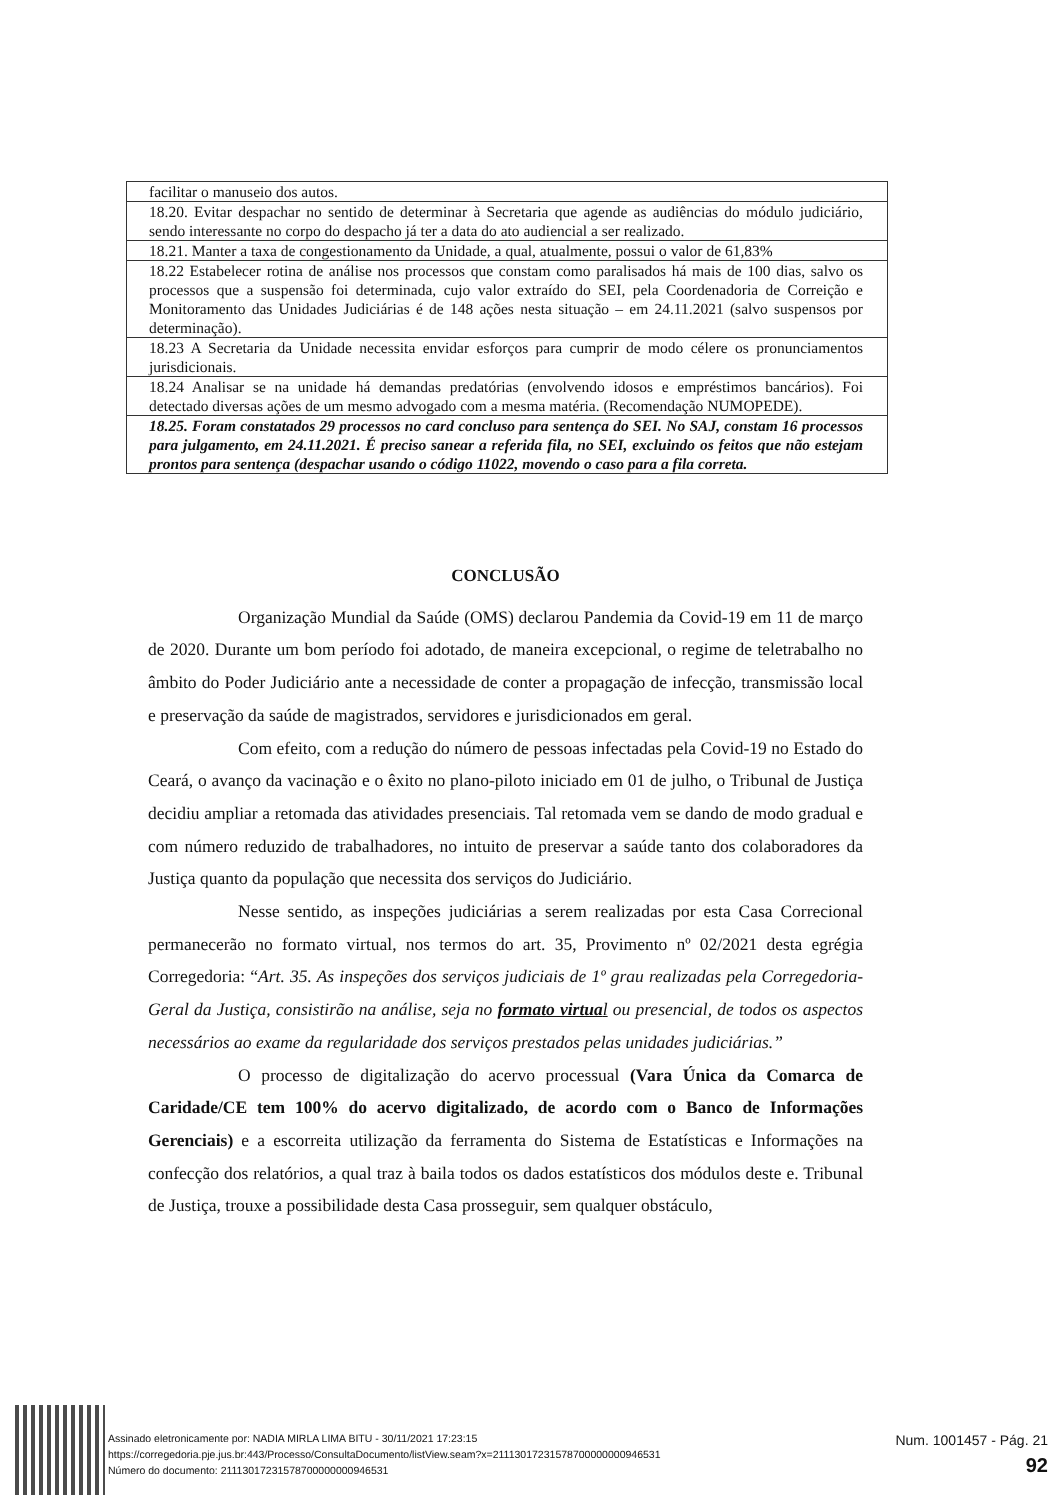| facilitar o manuseio dos autos. |
| 18.20. Evitar despachar no sentido de determinar à Secretaria que agende as audiências do módulo judiciário, sendo interessante no corpo do despacho já ter a data do ato audiencial a ser realizado. |
| 18.21. Manter a taxa de congestionamento da Unidade, a qual, atualmente, possui o valor de 61,83% |
| 18.22 Estabelecer rotina de análise nos processos que constam como paralisados há mais de 100 dias, salvo os processos que a suspensão foi determinada, cujo valor extraído do SEI, pela Coordenadoria de Correição e Monitoramento das Unidades Judiciárias é de 148 ações nesta situação – em 24.11.2021 (salvo suspensos por determinação). |
| 18.23 A Secretaria da Unidade necessita envidar esforços para cumprir de modo célere os pronunciamentos jurisdicionais. |
| 18.24 Analisar se na unidade há demandas predatórias (envolvendo idosos e empréstimos bancários). Foi detectado diversas ações de um mesmo advogado com a mesma matéria. (Recomendação NUMOPEDE). |
| 18.25. Foram constatados 29 processos no card concluso para sentença do SEI. No SAJ, constam 16 processos para julgamento, em 24.11.2021. É preciso sanear a referida fila, no SEI, excluindo os feitos que não estejam prontos para sentença (despachar usando o código 11022, movendo o caso para a fila correta. |
CONCLUSÃO
Organização Mundial da Saúde (OMS) declarou Pandemia da Covid-19 em 11 de março de 2020. Durante um bom período foi adotado, de maneira excepcional, o regime de teletrabalho no âmbito do Poder Judiciário ante a necessidade de conter a propagação de infecção, transmissão local e preservação da saúde de magistrados, servidores e jurisdicionados em geral.
Com efeito, com a redução do número de pessoas infectadas pela Covid-19 no Estado do Ceará, o avanço da vacinação e o êxito no plano-piloto iniciado em 01 de julho, o Tribunal de Justiça decidiu ampliar a retomada das atividades presenciais. Tal retomada vem se dando de modo gradual e com número reduzido de trabalhadores, no intuito de preservar a saúde tanto dos colaboradores da Justiça quanto da população que necessita dos serviços do Judiciário.
Nesse sentido, as inspeções judiciárias a serem realizadas por esta Casa Correcional permanecerão no formato virtual, nos termos do art. 35, Provimento nº 02/2021 desta egrégia Corregedoria: “Art. 35. As inspeções dos serviços judiciais de 1º grau realizadas pela Corregedoria-Geral da Justiça, consistirão na análise, seja no formato virtua l ou presencial, de todos os aspectos necessários ao exame da regularidade dos serviços prestados pelas unidades judiciárias.”
O processo de digitalização do acervo processual (Vara Única da Comarca de Caridade/CE tem 100% do acervo digitalizado, de acordo com o Banco de Informações Gerenciais) e a escorreita utilização da ferramenta do Sistema de Estatísticas e Informações na confecção dos relatórios, a qual traz à baila todos os dados estatísticos dos módulos deste e. Tribunal de Justiça, trouxe a possibilidade desta Casa prosseguir, sem qualquer obstáculo,
Assinado eletronicamente por: NADIA MIRLA LIMA BITU - 30/11/2021 17:23:15
https://corregedoria.pje.jus.br:443/Processo/ConsultaDocumento/listView.seam?x=21113017231578700000000946531
Número do documento: 21113017231578700000000946531
Num. 1001457 - Pág. 21
92